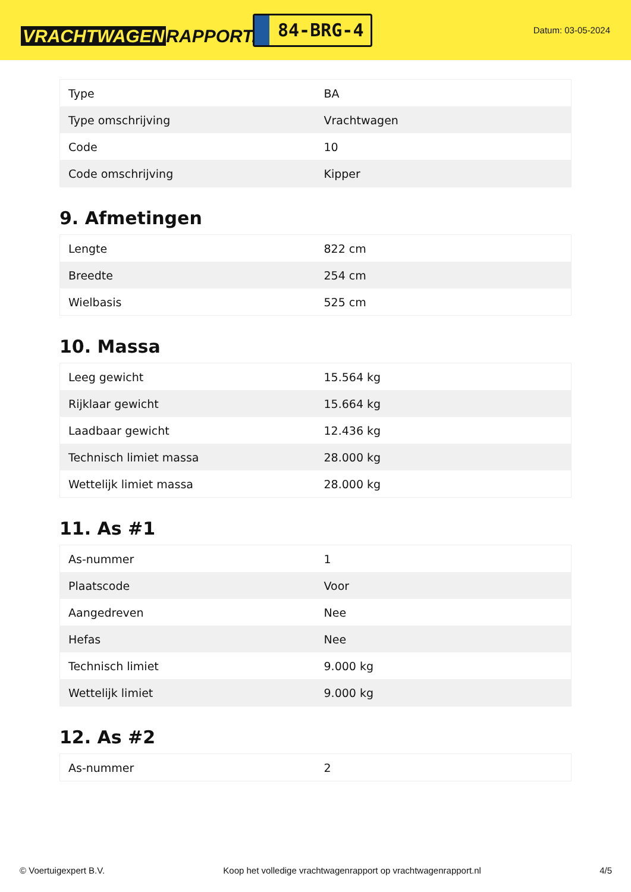VRACHTWAGEN RAPPORT.NL
84-BRG-4
Datum: 03-05-2024
| Type | BA |
| Type omschrijving | Vrachtwagen |
| Code | 10 |
| Code omschrijving | Kipper |
9. Afmetingen
| Lengte | 822 cm |
| Breedte | 254 cm |
| Wielbasis | 525 cm |
10. Massa
| Leeg gewicht | 15.564 kg |
| Rijklaar gewicht | 15.664 kg |
| Laadbaar gewicht | 12.436 kg |
| Technisch limiet massa | 28.000 kg |
| Wettelijk limiet massa | 28.000 kg |
11. As #1
| As-nummer | 1 |
| Plaatscode | Voor |
| Aangedreven | Nee |
| Hefas | Nee |
| Technisch limiet | 9.000 kg |
| Wettelijk limiet | 9.000 kg |
12. As #2
| As-nummer | 2 |
© Voertuigexpert B.V. Koop het volledige vrachtwagenrapport op vrachtwagenrapport.nl 4/5